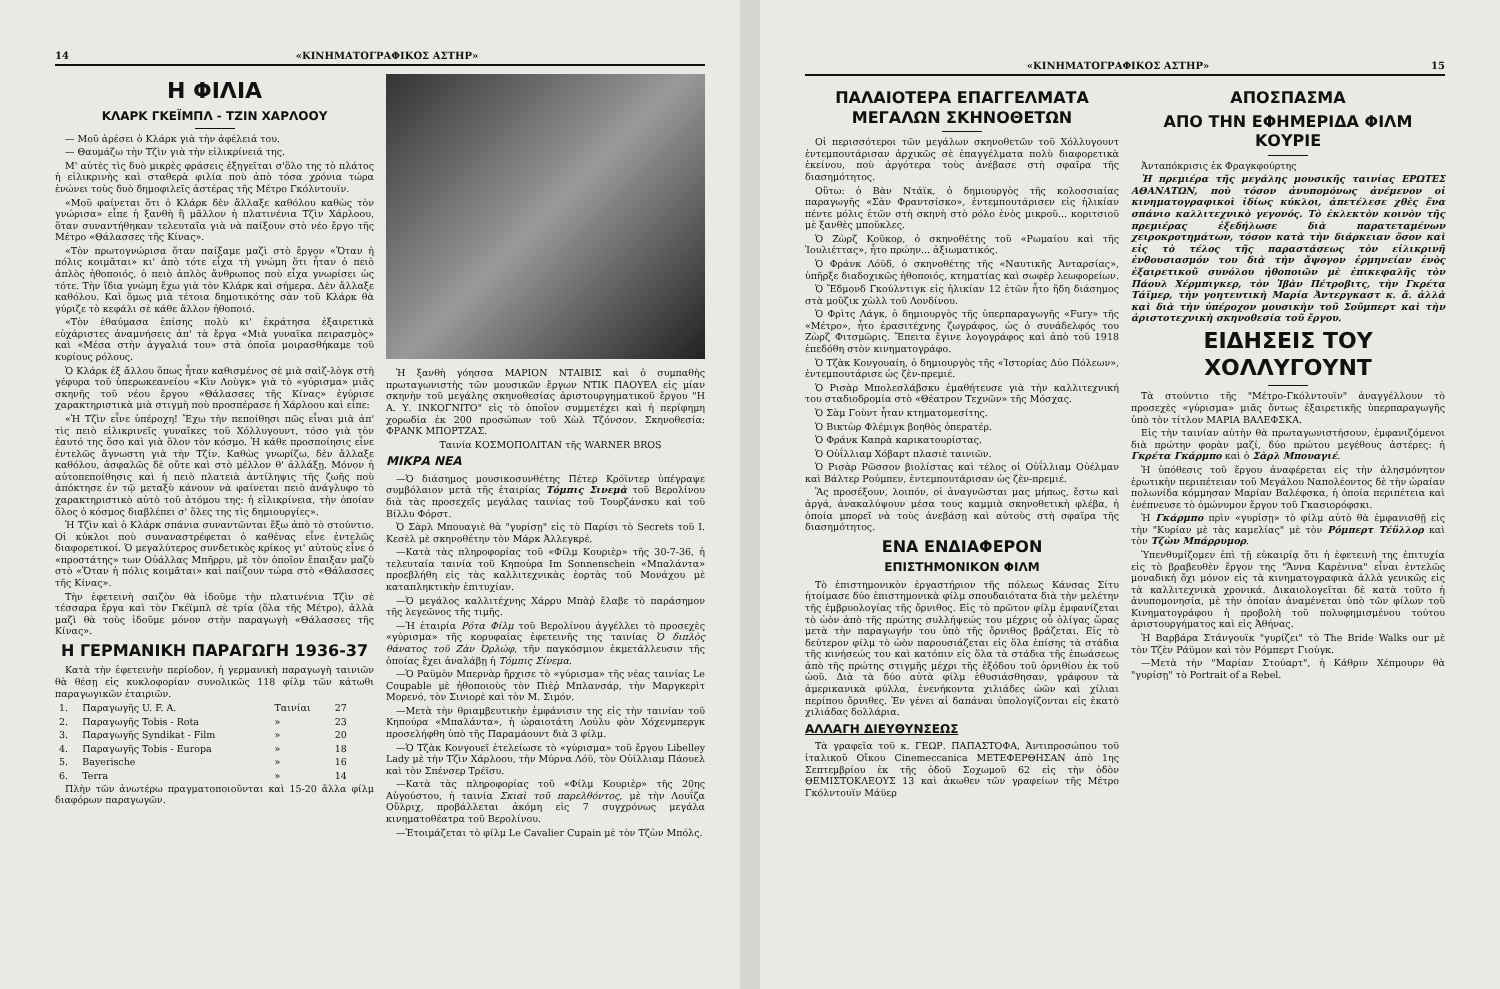14 «ΚΙΝΗΜΑΤΟΓΡΑΦΙΚΟΣ ΑΣΤΗΡ»
Η ΦΙΛΙΑ
ΚΛΑΡΚ ΓΚΕΪΜΠΛ - ΤΖΙΝ ΧΑΡΛΟΟΥ
— Μοῦ ἀρέσει ὁ Κλάρκ γιὰ τὴν ἀφέλειά του.
— Θαυμάζω τὴν Τζὶν γιὰ τὴν εἰλικρίνειά της.
Μ' αὐτὲς τὶς δυὸ μικρὲς φράσεις ἐξηγεῖται σ'ὅλο της τὸ πλάτος ἡ εἰλικρινὴς καὶ σταθερὰ φιλία ποὺ ἀπὸ τόσα χρόνια τώρα ἑνώνει τοὺς δυὸ δημοφιλεῖς ἀστέρας τῆς Μέτρο Γκόλντουϊν.
«Μοῦ φαίνεται ὅτι ὁ Κλάρκ δὲν ἄλλαξε καθόλου καθὼς τὸν γνώρισα» εἶπε ἡ ξανθὴ ἢ μᾶλλον ἡ πλατινένια Τζὶν Χάρλοου, ὅταν συναντήθηκαν τελευταῖα γιὰ νὰ παίξουν στὸ νέο ἔργο τῆς Μέτρο «Θάλασσες τῆς Κίνας».
«Τὸν πρωτογνώρισα ὅταν παίξαμε μαζὶ στὸ ἔργον «Ὅταν ἡ πόλις κοιμᾶται» κι' ἀπὸ τότε εἶχα τὴ γνώμη ὅτι ἦταν ὁ πειὸ ἁπλὸς ἠθοποιός, ὁ πειὸ ἁπλὸς ἄνθρωπος ποὺ εἶχα γνωρίσει ὡς τότε. Τὴν ἴδια γνώμη ἔχω γιὰ τὸν Κλάρκ καὶ σήμερα. Δὲν ἄλλαξε καθόλου. Καὶ ὅμως μιὰ τέτοια δημοτικότης σὰν τοῦ Κλάρκ θὰ γύριζε τὸ κεφάλι σὲ κάθε ἄλλον ἠθοποιό.
«Τὸν ἐθαύμασα ἐπίσης πολὺ κι' ἐκράτησα ἐξαιρετικὰ εὐχάριστες ἀναμνήσεις ἀπ' τὰ ἔργα «Μιὰ γυναῖκα πειρασμὸς» καὶ «Μέσα στὴν ἀγγαλιά του» στὰ ὁποῖα μοιρασθήκαμε τοῦ κυρίους ρόλους.
Ὁ Κλάρκ ἐξ ἄλλου ὅπως ἦταν καθισμένος σὲ μιὰ σαὶζ-λὸγκ στὴ γέφυρα τοῦ ὑπερωκεανείου «Κὶν Λοὺγκ» γιὰ τὸ «γύρισμα» μιᾶς σκηνῆς τοῦ νέου ἔργου «Θάλασσες τῆς Κίνας» ἐγύρισε χαρακτηριστικὰ μιὰ στιγμὴ ποὺ προσπέρασε ἡ Χάρλοου καὶ εἶπε:
«Ἡ Τζὶν εἶνε ὑπέροχη! Ἔχω τὴν πεποίθησι πῶς εἶναι μιὰ ἀπ' τὶς πειὸ εἰλικρινεῖς γυναῖκες τοῦ Χόλλυγουντ, τόσο γιὰ τὸν ἑαυτό της ὅσο καὶ γιὰ ὅλον τὸν κόσμο. Ἡ κάθε προσποίησις εἶνε ἐντελῶς ἄγνωστη γιὰ τὴν Τζίν. Καθὼς γνωρίζω, δὲν ἄλλαξε καθόλου, ἀσφαλῶς δὲ οὔτε καὶ στὸ μέλλον θ' ἀλλάξῃ. Μόνον ἡ αὐτοπεποίθησις καὶ ἡ πειὸ πλατειὰ ἀντίληψις τῆς ζωῆς ποὺ ἀπόκτησε ἐν τῷ μεταξὺ κάνουν νὰ φαίνεται πειὸ ἀνάγλυφο τὸ χαρακτηριστικὸ αὐτὸ τοῦ ἀτόμου της: ἡ εἰλικρίνεια, τὴν ὁποίαν ὅλος ὁ κόσμος διαβλέπει σ' ὅλες της τὶς δημιουργίες».
Ἡ Τζὶν καὶ ὁ Κλάρκ σπάνια συναντῶνται ἔξω ἀπὸ τὸ στούντιο. Οἱ κύκλοι ποὺ συναναστρέφεται ὁ καθένας εἶνε ἐντελῶς διαφορετικοί. Ὁ μεγαλύτερος συνδετικὸς κρίκος γι' αὐτοὺς εἶνε ὁ «προστάτης» των Οὐάλλας Μπῆρρυ, μὲ τὸν ὁποῖον ἔπαιξαν μαζὺ στὸ «Ὅταν ἡ πόλις κοιμᾶται» καὶ παίζουν τώρα στὸ «Θάλασσες τῆς Κίνας».
Τὴν ἐφετεινὴ σαιζὸν θὰ ἰδοῦμε τὴν πλατινένια Τζὶν σὲ τέσσαρα ἔργα καὶ τὸν Γκέϊμπλ σὲ τρία (ὅλα τῆς Μέτρο), ἀλλὰ μαζὶ θὰ τοὺς ἰδοῦμε μόνον στὴν παραγωγὴ «Θάλασσες τῆς Κίνας».
Η ΓΕΡΜΑΝΙΚΗ ΠΑΡΑΓΩΓΗ 1936-37
Κατὰ τὴν ἐφετεινὴν περίοδον, ἡ γερμανικὴ παραγωγὴ ταινιῶν θὰ θέσῃ εἰς κυκλοφορίαν συνολικῶς 118 φίλμ τῶν κάτωθι παραγωγικῶν ἑταιριῶν.
| 1. | Παραγωγῆς U. F. A. | Ταινίαι | 27 |
| 2. | Παραγωγῆς Tobis - Rota | » | 23 |
| 3. | Παραγωγῆς Syndikat - Film | » | 20 |
| 4. | Παραγωγῆς Tobis - Europa | » | 18 |
| 5. | Bayerische | » | 16 |
| 6. | Terra | » | 14 |
Πλὴν τῶν ἀνωτέρω πραγματοποιοῦνται καὶ 15-20 ἄλλα φίλμ διαφόρων παραγωγῶν.
Ἡ ξανθὴ γόησσα ΜΑΡΙΟΝ ΝΤΑΙΒΙΣ καὶ ὁ συμπαθὴς πρωταγωνιστὴς τῶν μουσικῶν ἔργων ΝΤΙΚ ΠΑΟΥΕΛ εἰς μίαν σκηνὴν τοῦ μεγάλης σκηνοθεσίας ἀριστουργηματικοῦ ἔργου "Η Α. Υ. ΙΝΚΟΓΝΙΤΟ" εἰς τὸ ὁποῖον συμμετέχει καὶ ἡ περίφημη χορωδία ἐκ 200 προσώπων τοῦ Χὼλ Τζόνσον. Σκηνοθεσία: ΦΡΑΝΚ ΜΠΟΡΤΖΑΣ.
Ταινία ΚΟΣΜΟΠΟΛΙΤΑΝ τῆς WARNER BROS
ΜΙΚΡΑ ΝΕΑ
—Ὁ διάσημος μουσικοσυνθέτης Πέτερ Κρόϊντερ ὑπέγραψε συμβόλαιον μετὰ τῆς ἑταιρίας Τόμπις Σινεμὰ τοῦ Βερολίνου διὰ τὰς προσεχεῖς μεγάλας ταινίας τοῦ Τουρζάνσκυ καὶ τοῦ Βίλλυ Φόρστ.
Ὁ Σὰρλ Μπουαγιὲ θὰ "γυρίσῃ" εἰς τὸ Παρίσι τὸ Secrets τοῦ Ι. Κεσὲλ μὲ σκηνοθέτην τὸν Μάρκ Ἀλλεγκρέ.
—Κατὰ τὰς πληροφορίας τοῦ «Φίλμ Κουριὲρ» τῆς 30-7-36, ἡ τελευταία ταινία τοῦ Κηπούρα Im Sonnenschein «Μπαλάντα» προεβλήθη εἰς τὰς καλλιτεχνικὰς ἑορτὰς τοῦ Μονάχου μὲ καταπληκτικὴν ἐπιτυχίαν.
—Ὁ μεγάλος καλλιτέχνης Χάρρυ Μπὰῤ ἔλαβε τὸ παράσημον τῆς λεγεῶνος τῆς τιμῆς.
—Ἡ ἑταιρία Ρότα Φίλμ τοῦ Βερολίνου ἀγγέλλει τὸ προσεχὲς «γύρισμα» τῆς κορυφαίας ἐφετεινῆς της ταινίας Ὁ διπλὸς θάνατος τοῦ Ζὰν Ὀρλώφ, τῆν παγκόσμιον ἐκμετάλλευσιν τῆς ὁποίας ἔχει ἀναλάβῃ ἡ Τόμπις Σίνεμα.
—Ὁ Ραϋμὸν Μπερνὰρ ἤρχισε τὸ «γύρισμα» τῆς νέας ταινίας Le Coupable μὲ ἠθοποιοὺς τὸν Πιὲῤ Μπλανσάρ, τὴν Μαργκερὶτ Μορενό, τὸν Σινιορὲ καὶ τὸν Μ. Σιμόν.
—Μετὰ τὴν θριαμβευτικὴν ἐμφάνισιν της εἰς τὴν ταινίαν τοῦ Κηπούρα «Μπαλάντα», ἡ ὡραιοτάτη Λούλυ φὸν Χόχενμπεργκ προσελήφθη ὑπὸ τῆς Παραμάουντ διὰ 3 φίλμ.
—Ὁ Τζὰκ Κονγουεῖ ἐτελείωσε τὸ «γύρισμα» τοῦ ἔργου Libelley Lady μὲ τὴν Τζὶν Χάρλοου, τὴν Μύρνα Λόϋ, τὸν Οὐίλλιαμ Πάουελ καὶ τὸν Σπένσερ Τρέϊσυ.
—Κατὰ τὰς πληροφορίας τοῦ «Φίλμ Κουριὲρ» τῆς 20ης Αὐγούστου, ἡ ταινία Σκιαὶ τοῦ παρελθόντος, μὲ τὴν Λουΐζα Οὔλριχ, προβάλλεται ἀκόμη εἰς 7 συγχρόνως μεγάλα κινηματοθέατρα τοῦ Βερολίνου.
—Ἑτοιμάζεται τὸ φίλμ Le Cavalier Cupain μὲ τὸν Τζὼν Μπόλς.
«ΚΙΝΗΜΑΤΟΓΡΑΦΙΚΟΣ ΑΣΤΗΡ» 15
ΠΑΛΑΙΟΤΕΡΑ ΕΠΑΓΓΕΛΜΑΤΑ ΜΕΓΑΛΩΝ ΣΚΗΝΟΘΕΤΩΝ
Οἱ περισσότεροι τῶν μεγάλων σκηνοθετῶν τοῦ Χόλλυγουντ ἐντεμπουτάρισαν ἀρχικῶς σὲ ἐπαγγέλματα πολὺ διαφορετικὰ ἐκείνου, ποὺ ἀργότερα τοὺς ἀνέβασε στὴ σφαῖρα τῆς διασημότητος.
Οὕτω: ὁ Βὰν Ντάϊκ, ὁ δημιουργὸς τῆς κολοσσιαίας παραγωγῆς «Σὰν Φραντσίσκο», ἐντεμπουτάρισεν εἰς ἡλικίαν πέντε μόλις ἐτῶν στὴ σκηνὴ στὸ ρόλο ἑνὸς μικροῦ... κοριτσιοῦ μὲ ξανθὲς μποῦκλες.
Ὁ Ζὼρζ Κοῦκορ, ὁ σκηνοθέτης τοῦ «Ρωμαίου καὶ τῆς Ἰουλιέττας», ἦτο πρώην... ἀξιωματικός.
Ὁ Φράνκ Λόϋδ, ὁ σκηνοθέτης τῆς «Ναυτικῆς Ἀνταρσίας», ὑπῆρξε διαδοχικῶς ἠθοποιός, κτηματίας καὶ σωφὲρ λεωφορείων.
Ὁ Ἔδμονδ Γκούλντιγκ εἰς ἡλικίαν 12 ἐτῶν ἦτο ἤδη διάσημος στὰ μοῦζικ χὼλλ τοῦ Λονδίνου.
Ὁ Φρὶτς Λάγκ, ὁ δημιουργὸς τῆς ὑπερπαραγωγῆς «Fury» τῆς «Μέτρο», ἦτο ἐρασιτέχνης ζωγράφος, ὡς ὁ συνάδελφός του Ζὼρζ Φιτσμῶρις. Ἔπειτα ἔγινε λογογράφος καὶ ἀπὸ τοῦ 1918 ἐπεδόθη στὸν κινηματογράφο.
Ὁ Τζὰκ Κονγουαίη, ὁ δημιουργὸς τῆς «Ἱστορίας Δύο Πόλεων», ἐντεμπουτάρισε ὡς ζὲν-πρεμιέ.
Ὁ Ρισὰρ Μπολεσλάβσκυ ἐμαθήτευσε γιὰ τὴν καλλιτεχνική του σταδιοδρομία στὸ «Θέατρον Τεχνῶν» τῆς Μόσχας.
Ὁ Σὰμ Γοὺντ ἦταν κτηματομεσίτης.
Ὁ Βικτὼρ Φλέμιγκ βοηθὸς ὀπερατέρ.
Ὁ Φράνκ Καπρὰ καρικατουρίστας.
Ὁ Οὐΐλλιαμ Χόβαρτ πλασιὲ ταινιῶν.
Ὁ Ρισὰρ Ρῶσσον βιολίστας καὶ τέλος οἱ Οὐΐλλιαμ Οὐέλμαν καὶ Βάλτερ Ρούμπεν, ἐντεμπουτάρισαν ὡς ζὲν-πρεμιέ.
Ἂς προσέξουν, λοιπόν, οἱ ἀναγνῶσται μας μήπως, ἔστω καὶ ἀργά, ἀνακαλύψουν μέσα τους καμμιὰ σκηνοθετικὴ φλέβα, ἡ ὁποία μπορεῖ νὰ τοὺς ἀνεβάσῃ καὶ αὐτοὺς στὴ σφαῖρα τῆς διασημότητος.
ΕΝΑ ΕΝΔΙΑΦΕΡΟΝ
ΕΠΙΣΤΗΜΟΝΙΚΟΝ ΦΙΛΜ
Τὸ ἐπιστημονικὸν ἐργαστήριον τῆς πόλεως Κάνσας Σίτυ ἡτοίμασε δύο ἐπιστημονικὰ φίλμ σπουδαιότατα διὰ τὴν μελέτην τῆς ἐμβρυολογίας τῆς ὄρνιθος. Εἰς τὸ πρῶτον φίλμ ἐμφανίζεται τὸ ὠὸν ἀπὸ τῆς πρώτης συλλήψεώς του μέχρις οὗ ὀλίγας ὥρας μετὰ τὴν παραγωγήν του ὑπὸ τῆς ὄρνιθος βράζεται. Εἰς τὸ δεύτερον φίλμ τὸ ὠὸν παρουσιάζεται εἰς ὅλα ἐπίσης τὰ στάδια τῆς κινήσεώς του καὶ κατόπιν εἰς ὅλα τὰ στάδια τῆς ἐπωάσεως ἀπὸ τῆς πρώτης στιγμῆς μέχρι τῆς ἐξόδου τοῦ ὀρνιθίου ἐκ τοῦ ὠοῦ. Διὰ τὰ δύο αὐτὰ φίλμ ἐθυσιάσθησαν, γράφουν τὰ ἀμερικανικὰ φύλλα, ἐνενήκοντα χιλιάδες ὠῶν καὶ χίλιαι περίπου ὄρνιθες. Ἐν γένει αἱ δαπάναι ὑπολογίζονται εἰς ἑκατὸ χιλιάδας δολλάρια.
ΑΛΛΑΓΗ ΔΙΕΥΘΥΝΣΕΩΣ
Τὰ γραφεῖα τοῦ κ. ΓΕΩΡ. ΠΑΠΑΣΤΟΦΑ, Ἀντιπροσώπου τοῦ ἰταλικοῦ Οἴκου Cinemeccanica ΜΕΤΕΦΕΡΘΗΣΑΝ ἀπὸ 1ης Σεπτεμβρίου ἐκ τῆς ὁδοῦ Σοχωμοῦ 62 εἰς τὴν ὁδὸν ΘΕΜΙΣΤΟΚΛΕΟΥΣ 13 καὶ ἀκωθεν τῶν γραφείων τῆς Μέτρο Γκόλντουϊν Μάϋερ
ΑΠΟΣΠΑΣΜΑ
ΑΠΟ ΤΗΝ ΕΦΗΜΕΡΙΔΑ ΦΙΛΜ ΚΟΥΡΙΕ
Ἀνταπόκρισις ἐκ Φραγκφούρτης
Ἡ πρεμιέρα τῆς μεγάλης μουσικῆς ταινίας ΕΡΩΤΕΣ ΑΘΑΝΑΤΩΝ, ποὺ τόσον ἀνυπομόνως ἀνέμενον οἱ κινηματογραφικοὶ ἰδίως κύκλοι, ἀπετέλεσε χθὲς ἕνα σπάνιο καλλιτεχνικὸ γεγονός. Τὸ ἐκλεκτὸν κοινὸν τῆς πρεμιέρας ἐξεδήλωσε διὰ παρατεταμένων χειροκροτημάτων, τόσον κατὰ τὴν διάρκειαν ὅσον καὶ εἰς τὸ τέλος τῆς παραστάσεως τὸν εἰλικρινῆ ἐνθουσιασμόν του διὰ τὴν ἄψογον ἑρμηνείαν ἑνὸς ἐξαιρετικοῦ συνόλου ἠθοποιῶν μὲ ἐπικεφαλῆς τὸν Πάουλ Χέρμπιγκερ, τὸν Ἰβὰν Πέτροβιτς, τὴν Γκρέτα Τάϊμερ, τὴν γοητευτικὴ Μαρία Ἀντεργκαστ κ. ἄ. ἀλλὰ καὶ διὰ τὴν ὑπέροχον μουσικὴν τοῦ Σοῦμπερτ καὶ τὴν ἀριστοτεχνικὴ σκηνοθεσία τοῦ ἔργου.
ΕΙΔΗΣΕΙΣ ΤΟΥ ΧΟΛΛΥΓΟΥΝΤ
Τὰ στούντιο τῆς "Μέτρο-Γκόλντουϊν" ἀναγγέλλουν τὸ προσεχὲς «γύρισμα» μιᾶς ὄντως ἐξαιρετικῆς ὑπερπαραγωγῆς ὑπὸ τὸν τίτλον ΜΑΡΙΑ ΒΑΛΕΦΣΚΑ.
Εἰς τὴν ταινίαν αὐτὴν θὰ πρωταγωνιστήσουν, ἐμφανιζόμενοι διὰ πρώτην φορὰν μαζί, δύο πρώτου μεγέθους ἀστέρες: ἡ Γκρέτα Γκάρμπο καὶ ὁ Σὰρλ Μπουαγιέ.
Ἡ ὑπόθεσις τοῦ ἔργου ἀναφέρεται εἰς τὴν ἀλησμόνητον ἐρωτικὴν περιπέτειαν τοῦ Μεγάλου Ναπολέοντος δὲ τὴν ὡραίαν πολωνίδα κόμμησαν Μαρίαν Βαλέφσκα, ἡ ὁποία περιπέτεια καὶ ἐνέπνευσε τὸ ὁμώνυμον ἔργον τοῦ Γκασιορόφσκι.
Ἡ Γκάρμπο πρὶν «γυρίσῃ» τὸ φίλμ αὐτὸ θὰ ἐμφανισθῇ εἰς τὴν "Κυρίαν μὲ τὰς καμελίας" μὲ τὸν Ρόμπερτ Τέϋλλορ καὶ τὸν Τζὼν Μπάρρυμορ.
Ὑπενθυμίζομεν ἐπὶ τῇ εὐκαιρίᾳ ὅτι ἡ ἐφετεινὴ της ἐπιτυχία εἰς τὸ βραβευθὲν ἔργον της "Ἄννα Καρένινα" εἶναι ἐντελῶς μοναδική ὄχι μόνον εἰς τὰ κινηματογραφικὰ ἀλλὰ γενικῶς εἰς τὰ καλλιτεχνικὰ χρονικά. Δικαιολογεῖται δὲ κατὰ τοῦτο ἡ ἀνυπομονησία, μὲ τὴν ὁποίαν ἀναμένεται ὑπὸ τῶν φίλων τοῦ Κινηματογράφου ἡ προβολὴ τοῦ πολυφημισμένου τούτου ἀριστουργήματος καὶ εἰς Ἀθήνας.
Ἡ Βαρβάρα Στάνγουϊκ "γυρίζει" τὸ The Bride Walks our μὲ τὸν Τζὲν Ράϋμον καὶ τὸν Ρόμπερτ Γιούγκ.
—Μετὰ τὴν "Μαρίαν Στούαρτ", ἡ Κάθριν Χέπμουρν θὰ "γυρίσῃ" τὸ Portrait of a Rebel.